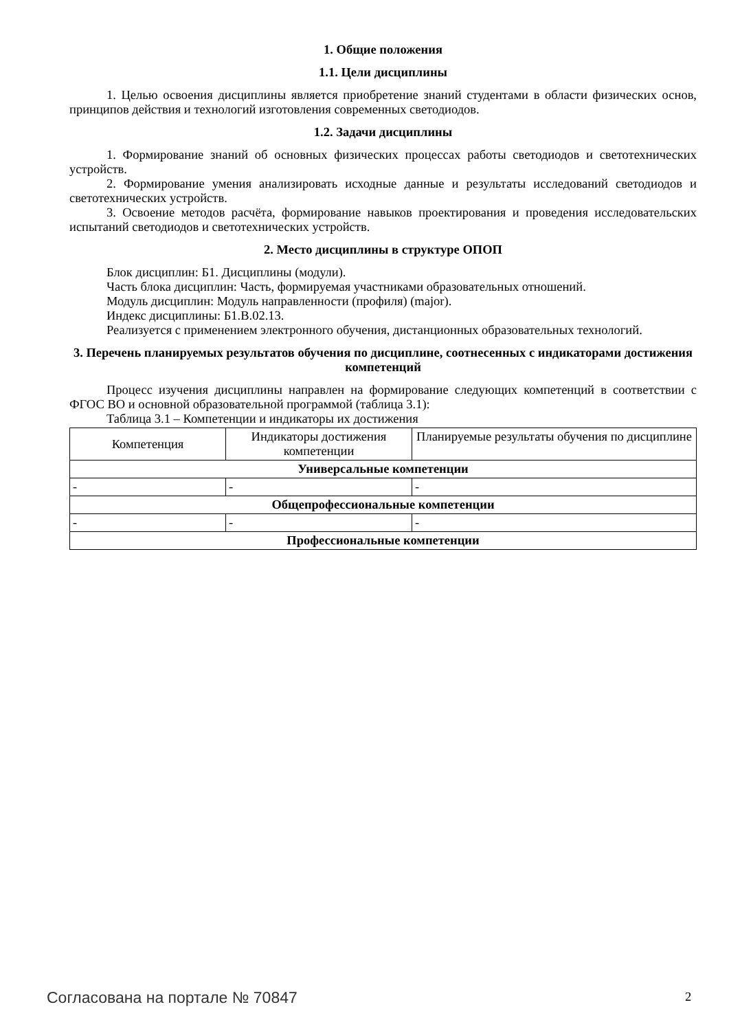1. Общие положения
1.1. Цели дисциплины
1. Целью освоения дисциплины является приобретение знаний студентами в области физических основ, принципов действия и технологий изготовления современных светодиодов.
1.2. Задачи дисциплины
1. Формирование знаний об основных физических процессах работы светодиодов и светотехнических устройств.
2. Формирование умения анализировать исходные данные и результаты исследований светодиодов и светотехнических устройств.
3. Освоение методов расчёта, формирование навыков проектирования и проведения исследовательских испытаний светодиодов и светотехнических устройств.
2. Место дисциплины в структуре ОПОП
Блок дисциплин: Б1. Дисциплины (модули).
Часть блока дисциплин: Часть, формируемая участниками образовательных отношений.
Модуль дисциплин: Модуль направленности (профиля) (major).
Индекс дисциплины: Б1.В.02.13.
Реализуется с применением электронного обучения, дистанционных образовательных технологий.
3. Перечень планируемых результатов обучения по дисциплине, соотнесенных с индикаторами достижения компетенций
Процесс изучения дисциплины направлен на формирование следующих компетенций в соответствии с ФГОС ВО и основной образовательной программой (таблица 3.1):
Таблица 3.1 – Компетенции и индикаторы их достижения
| Компетенция | Индикаторы достижения компетенции | Планируемые результаты обучения по дисциплине |
| --- | --- | --- |
| Универсальные компетенции | | |
| - | - | - |
| Общепрофессиональные компетенции | | |
| - | - | - |
| Профессиональные компетенции | | |
Согласована на портале № 70847 2